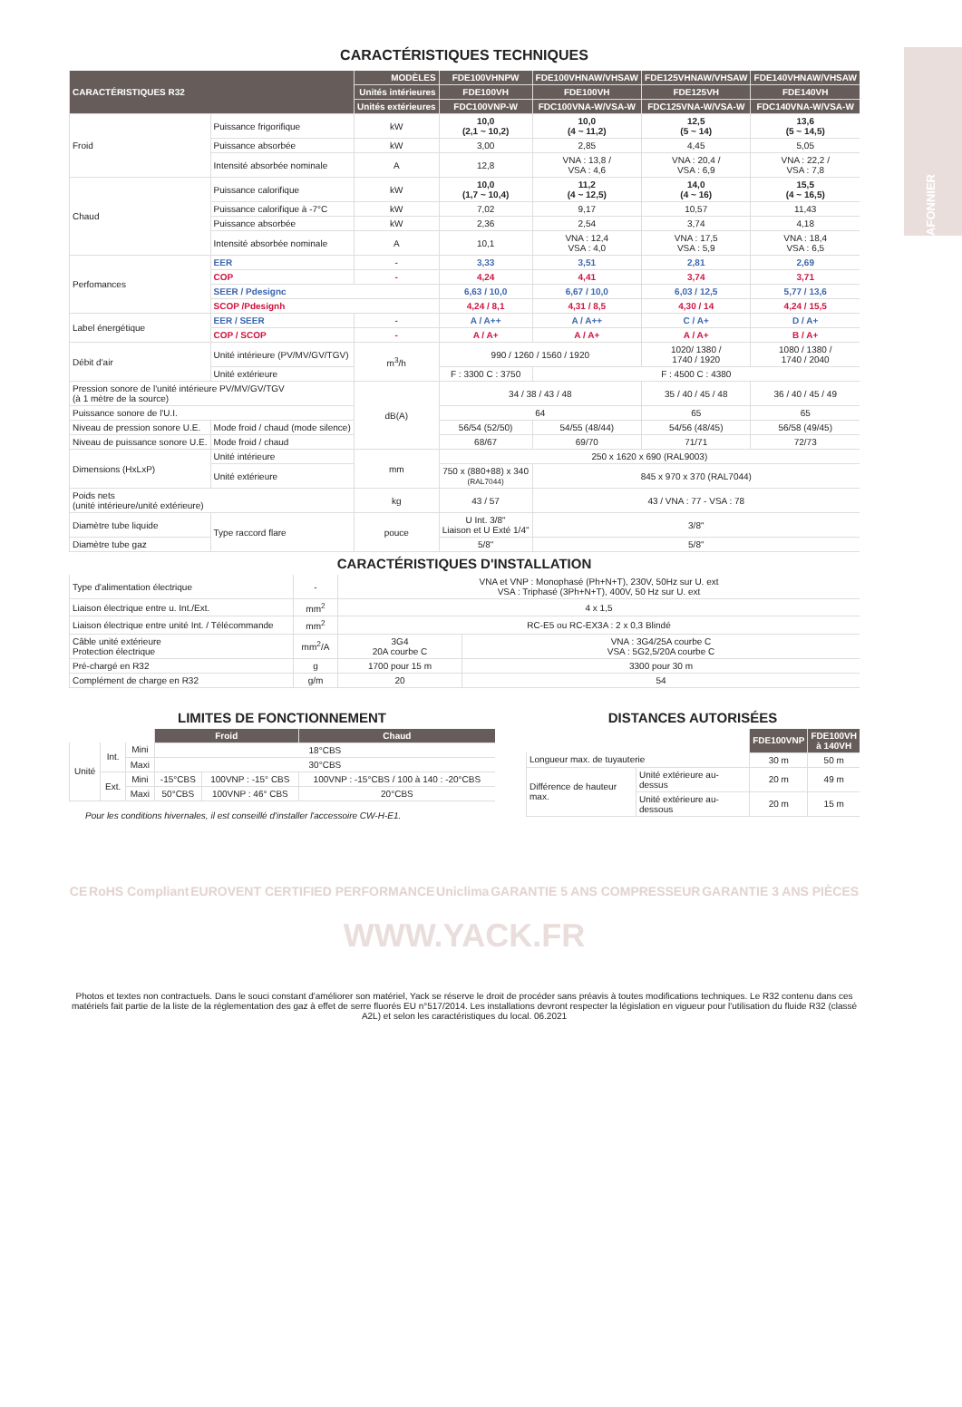PLAFONNIER
CARACTÉRISTIQUES TECHNIQUES
| CARACTÉRISTIQUES R32 | | MODÈLES | FDE100VHNPW | FDE100VHNAW/VHSAW | FDE125VHNAW/VHSAW | FDE140VHNAW/VHSAW |
| --- | --- | --- | --- | --- | --- | --- |
| | | Unités intérieures | FDE100VH | FDE100VH | FDE125VH | FDE140VH |
| | | Unités extérieures | FDC100VNP-W | FDC100VNA-W/VSA-W | FDC125VNA-W/VSA-W | FDC140VNA-W/VSA-W |
| Froid | Puissance frigorifique | kW | 10,0 (2,1 ~ 10,2) | 10,0 (4 ~ 11,2) | 12,5 (5 ~ 14) | 13,6 (5 ~ 14,5) |
| | Puissance absorbée | kW | 3,00 | 2,85 | 4,45 | 5,05 |
| | Intensité absorbée nominale | A | 12,8 | VNA : 13,8 / VSA : 4,6 | VNA : 20,4 / VSA : 6,9 | VNA : 22,2 / VSA : 7,8 |
| Chaud | Puissance calorifique | kW | 10,0 (1,7 ~ 10,4) | 11,2 (4 ~ 12,5) | 14,0 (4 ~ 16) | 15,5 (4 ~ 16,5) |
| | Puissance calorifique à -7°C | kW | 7,02 | 9,17 | 10,57 | 11,43 |
| | Puissance absorbée | kW | 2,36 | 2,54 | 3,74 | 4,18 |
| | Intensité absorbée nominale | A | 10,1 | VNA : 12,4 VSA : 4,0 | VNA : 17,5 VSA : 5,9 | VNA : 18,4 VSA : 6,5 |
| Perfomances | EER | - | 3,33 | 3,51 | 2,81 | 2,69 |
| | COP | - | 4,24 | 4,41 | 3,74 | 3,71 |
| | SEER / Pdesignc | | 6,63 / 10,0 | 6,67 / 10,0 | 6,03 / 12,5 | 5,77 / 13,6 |
| | SCOP /Pdesignh | | 4,24 / 8,1 | 4,31 / 8,5 | 4,30 / 14 | 4,24 / 15,5 |
| Label énergétique | EER / SEER | - | A / A++ | A / A++ | C / A+ | D / A+ |
| | COP / SCOP | - | A / A+ | A / A+ | A / A+ | B / A+ |
| Débit d'air | Unité intérieure (PV/MV/GV/TGV) | m<sup>3</sup>/h | 990 / 1260 / 1560 / 1920 | | 1020/ 1380 / 1740 / 1920 | 1080 / 1380 / 1740 / 2040 |
| | Unité extérieure | | F : 3300 C : 3750 | F : 4500 C : 4380 | | |
| Pression sonore de l'unité intérieure PV/MV/GV/TGV (à 1 mètre de la source) | | dB(A) | 34 / 38 / 43 / 48 | | 35 / 40 / 45 / 48 | 36 / 40 / 45 / 49 |
| Puissance sonore de l'U.I. | | | 64 | | 65 | 65 |
| Niveau de pression sonore U.E. | Mode froid / chaud (mode silence) | | 56/54 (52/50) | 54/55 (48/44) | 54/56 (48/45) | 56/58 (49/45) |
| Niveau de puissance sonore U.E. | Mode froid / chaud | | 68/67 | 69/70 | 71/71 | 72/73 |
| Dimensions (HxLxP) | Unité intérieure | mm | 250 x 1620 x 690 (RAL9003) | | | |
| | Unité extérieure | | 750 x (880+88) x 340 (RAL7044) | 845 x 970 x 370 (RAL7044) | | |
| Poids nets (unité intérieure/unité extérieure) | | kg | 43 / 57 | 43 / VNA : 77 - VSA : 78 | | |
| Diamètre tube liquide | Type raccord flare | pouce | U Int. 3/8" Liaison et U Exté 1/4" | 3/8" | | |
| Diamètre tube gaz | | | 5/8" | 5/8" | | |
CARACTÉRISTIQUES D'INSTALLATION
| Type d'alimentation électrique | - | VNA et VNP : Monophasé (Ph+N+T), 230V, 50Hz sur U. ext VSA : Triphasé (3Ph+N+T), 400V, 50 Hz sur U. ext | |
| Liaison électrique entre u. Int./Ext. | mm<sup>2</sup> | 4 x 1,5 | |
| Liaison électrique entre unité Int. / Télécommande | mm<sup>2</sup> | RC-E5 ou RC-EX3A : 2 x 0,3 Blindé | |
| Câble unité extérieure Protection électrique | mm<sup>2</sup>/A | 3G4 20A courbe C | VNA : 3G4/25A courbe C VSA : 5G2,5/20A courbe C |
| Pré-chargé en R32 | g | 1700 pour 15 m | 3300 pour 30 m |
| Complément de charge en R32 | g/m | 20 | 54 |
LIMITES DE FONCTIONNEMENT
| | | | Froid | | Chaud |
| Unité | Int. | Mini | 18°CBS | | |
| | | Maxi | 30°CBS | | |
| | Ext. | Mini | -15°CBS | 100VNP : -15° CBS | 100VNP : -15°CBS / 100 à 140 : -20°CBS |
| | | Maxi | 50°CBS | 100VNP : 46° CBS | 20°CBS |
Pour les conditions hivernales, il est conseillé d'installer l'accessoire CW-H-E1.
DISTANCES AUTORISÉES
| | | FDE100VNP | FDE100VH à 140VH |
| Longueur max. de tuyauterie | | 30 m | 50 m |
| Différence de hauteur max. | Unité extérieure au-dessus | 20 m | 49 m |
| | Unité extérieure au-dessous | 20 m | 15 m |
CE RoHS Compliant EUROVENT CERTIFIED PERFORMANCE Uniclima GARANTIE 5 ANS COMPRESSEUR GARANTIE 3 ANS PIÈCES
WWW.YACK.FR
Photos et textes non contractuels. Dans le souci constant d'améliorer son matériel, Yack se réserve le droit de procéder sans préavis à toutes modifications techniques. Le R32 contenu dans ces matériels fait partie de la liste de la réglementation des gaz à effet de serre fluorés EU n°517/2014. Les installations devront respecter la législation en vigueur pour l'utilisation du fluide R32 (classé A2L) et selon les caractéristiques du local. 06.2021